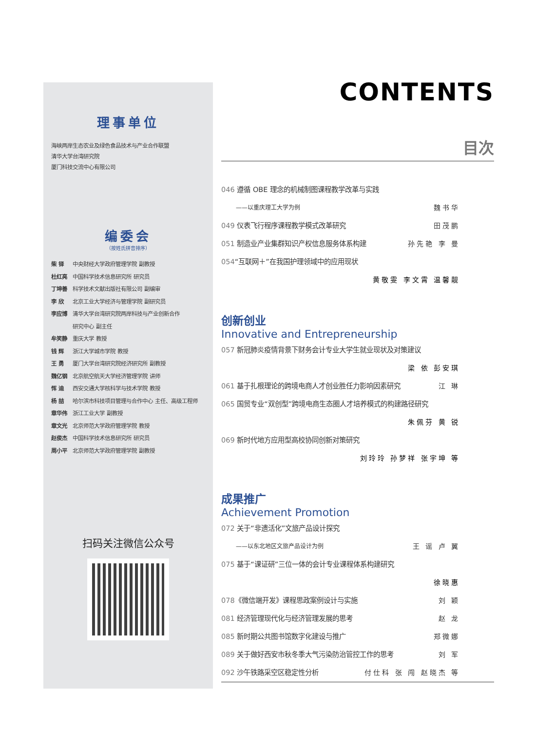理事单位
海峡两岸生态农业及绿色食品技术与产业合作联盟
清华大学台湾研究院
厦门科技交流中心有限公司
编委会
（按姓氏拼音排序）
柴 铎 中央财经大学政府管理学院 副教授
杜红亮 中国科学技术信息研究所 研究员
丁坤善 科学技术文献出版社有限公司 副编审
李 欣 北京工业大学经济与管理学院 副研究员
李应博 清华大学台湾研究院两岸科技与产业创新合作
研究中心 副主任
牟笑静 重庆大学 教授
钱 辉 浙江大学城市学院 教授
王 勇 厦门大学台湾研究院经济研究所 副教授
魏亿钢 北京航空航天大学经济管理学院 讲师
恽 迪 西安交通大学核科学与技术学院 教授
杨 喆 哈尔滨市科技项目管理与合作中心 主任、高级工程师
章华伟 浙江工业大学 副教授
章文光 北京师范大学政府管理学院 教授
赵俊杰 中国科学技术信息研究所 研究员
周小平 北京师范大学政府管理学院 副教授
扫码关注微信公众号
CONTENTS
目次
046 遵循 OBE 理念的机械制图课程教学改革与实践
——以重庆理工大学为例 魏书华
049 仪表飞行程序课程教学模式改革研究 田茂鹏
051 制造业产业集群知识产权信息服务体系构建 孙先艳 李 曼
054“互联网＋”在我国护理领域中的应用现状
黄敬雯 李文霄 温馨靓
创新创业
Innovative and Entrepreneurship
057 新冠肺炎疫情背景下财务会计专业大学生就业现状及对策建议
梁 依 彭安琪
061 基于扎根理论的跨境电商人才创业胜任力影响因素研究 江 琳
065 国贸专业“双创型”跨境电商生态圈人才培养模式的构建路径研究
朱佩芬 黄 锐
069 新时代地方应用型高校协同创新对策研究
刘玲玲 孙梦祥 张宇坤 等
成果推广
Achievement Promotion
072 关于“非遗活化”文旅产品设计探究
——以东北地区文旅产品设计为例 王 谣 卢 翼
075 基于“课证研”三位一体的会计专业课程体系构建研究
徐晓惠
078《微信端开发》课程思政案例设计与实施 刘 颖
081 经济管理现代化与经济管理发展的思考 赵 龙
085 新时期公共图书馆数字化建设与推广 郑微娜
089 关于做好西安市秋冬季大气污染防治管控工作的思考 刘 军
092 沙午铁路采空区稳定性分析 付仕科 张 闯 赵晓杰 等